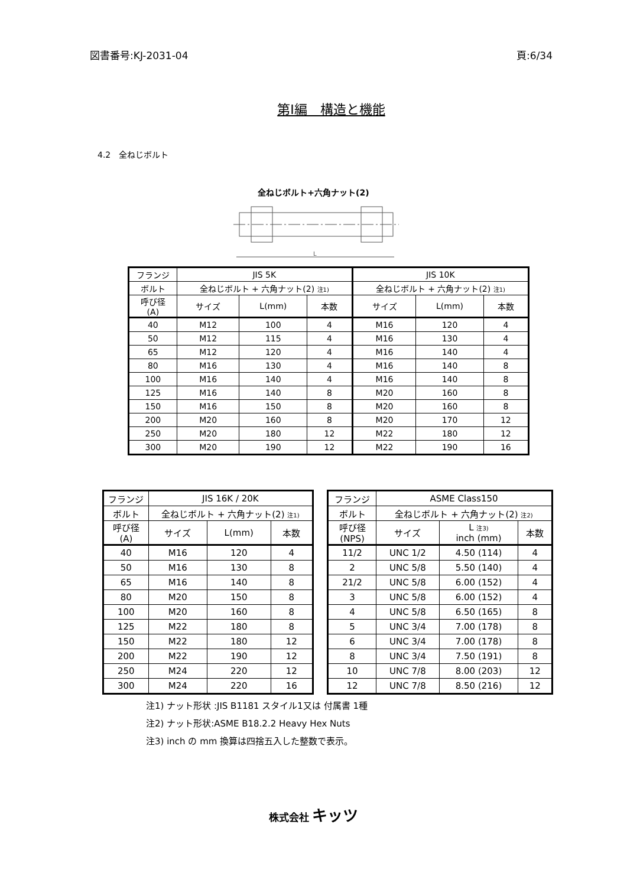図書番号:KJ-2031-04 頁:6/34
第Ⅰ編　構造と機能
4.2　全ねじボルト
全ねじボルト+六角ナット(2)
L
| フランジ | JIS 5K | | | JIS 10K | | |
| ボルト | 全ねじボルト + 六角ナット(2) <sub>注1)</sub> | | | 全ねじボルト + 六角ナット(2) <sub>注1)</sub> | | |
| 呼び径 (A) | サイズ | L(mm) | 本数 | サイズ | L(mm) | 本数 |
| 40 | M12 | 100 | 4 | M16 | 120 | 4 |
| 50 | M12 | 115 | 4 | M16 | 130 | 4 |
| 65 | M12 | 120 | 4 | M16 | 140 | 4 |
| 80 | M16 | 130 | 4 | M16 | 140 | 8 |
| 100 | M16 | 140 | 4 | M16 | 140 | 8 |
| 125 | M16 | 140 | 8 | M20 | 160 | 8 |
| 150 | M16 | 150 | 8 | M20 | 160 | 8 |
| 200 | M20 | 160 | 8 | M20 | 170 | 12 |
| 250 | M20 | 180 | 12 | M22 | 180 | 12 |
| 300 | M20 | 190 | 12 | M22 | 190 | 16 |
| フランジ | JIS 16K / 20K | | |
| ボルト | 全ねじボルト + 六角ナット(2) <sub>注1)</sub> | | |
| 呼び径 (A) | サイズ | L(mm) | 本数 |
| 40 | M16 | 120 | 4 |
| 50 | M16 | 130 | 8 |
| 65 | M16 | 140 | 8 |
| 80 | M20 | 150 | 8 |
| 100 | M20 | 160 | 8 |
| 125 | M22 | 180 | 8 |
| 150 | M22 | 180 | 12 |
| 200 | M22 | 190 | 12 |
| 250 | M24 | 220 | 12 |
| 300 | M24 | 220 | 16 |
| フランジ | ASME Class150 | | |
| ボルト | 全ねじボルト + 六角ナット(2) <sub>注2)</sub> | | |
| 呼び径 (NPS) | サイズ | L <sub>注3)</sub> inch (mm) | 本数 |
| 11/2 | UNC 1/2 | 4.50 (114) | 4 |
| 2 | UNC 5/8 | 5.50 (140) | 4 |
| 21/2 | UNC 5/8 | 6.00 (152) | 4 |
| 3 | UNC 5/8 | 6.00 (152) | 4 |
| 4 | UNC 5/8 | 6.50 (165) | 8 |
| 5 | UNC 3/4 | 7.00 (178) | 8 |
| 6 | UNC 3/4 | 7.00 (178) | 8 |
| 8 | UNC 3/4 | 7.50 (191) | 8 |
| 10 | UNC 7/8 | 8.00 (203) | 12 |
| 12 | UNC 7/8 | 8.50 (216) | 12 |
注1) ナット形状 :JIS B1181 スタイル1又は 付属書 1種
注2) ナット形状:ASME B18.2.2 Heavy Hex Nuts
注3) inch の mm 換算は四捨五入した整数で表示。
株式会社 キッツ